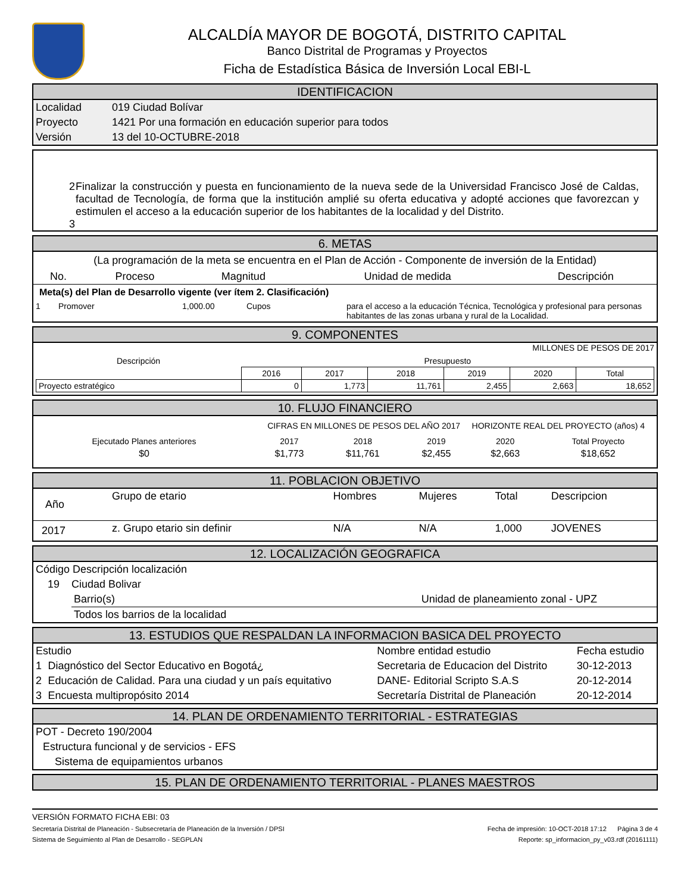ALCALDÍA MAYOR DE BOGOTÁ, DISTRITO CAPITAL
Banco Distrital de Programas y Proyectos
Ficha de Estadística Básica de Inversión Local EBI-L
IDENTIFICACION
| Localidad | 019 Ciudad Bolívar |
| Proyecto | 1421 Por una formación en educación superior para todos |
| Versión | 13 del 10-OCTUBRE-2018 |
2 Finalizar la construcción y puesta en funcionamiento de la nueva sede de la Universidad Francisco José de Caldas, facultad de Tecnología, de forma que la institución amplié su oferta educativa y adopté acciones que favorezcan y estimulen el acceso a la educación superior de los habitantes de la localidad y del Distrito.
3
6. METAS
(La programación de la meta se encuentra en el Plan de Acción - Componente de inversión de la Entidad)
| No. | Proceso | Magnitud | Unidad de medida | Descripción |
| --- | --- | --- | --- | --- |
Meta(s) del Plan de Desarrollo vigente (ver ítem 2. Clasificación)
| 1 | Promover | 1,000.00 | Cupos | para el acceso a la educación Técnica, Tecnológica y profesional para personas habitantes de las zonas urbana y rural de la Localidad. |
9. COMPONENTES
MILLONES DE PESOS DE 2017
| Descripción | Presupuesto | | | | | |
| --- | --- | --- | --- | --- | --- | --- |
| | 2016 | 2017 | 2018 | 2019 | 2020 | Total |
| Proyecto estratégico | 0 | 1,773 | 11,761 | 2,455 | 2,663 | 18,652 |
10. FLUJO FINANCIERO
CIFRAS EN MILLONES DE PESOS DEL AÑO 2017 HORIZONTE REAL DEL PROYECTO (años) 4
| Ejecutado Planes anteriores | 2017 | 2018 | 2019 | 2020 | Total Proyecto |
| $0 | $1,773 | $11,761 | $2,455 | $2,663 | $18,652 |
11. POBLACION OBJETIVO
| Año | Grupo de etario | Hombres | Mujeres | Total | Descripcion |
| 2017 | z. Grupo etario sin definir | N/A | N/A | 1,000 | JOVENES |
12. LOCALIZACIÓN GEOGRAFICA
Código Descripción localización
19 Ciudad Bolivar
Barrio(s) Unidad de planeamiento zonal - UPZ
Todos los barrios de la localidad
13. ESTUDIOS QUE RESPALDAN LA INFORMACION BASICA DEL PROYECTO
| Estudio | | Nombre entidad estudio | Fecha estudio |
| 1 | Diagnóstico del Sector Educativo en Bogotá¿ | Secretaria de Educacion del Distrito | 30-12-2013 |
| 2 | Educación de Calidad. Para una ciudad y un país equitativo | DANE- Editorial Scripto S.A.S | 20-12-2014 |
| 3 | Encuesta multipropósito 2014 | Secretaría Distrital de Planeación | 20-12-2014 |
14. PLAN DE ORDENAMIENTO TERRITORIAL - ESTRATEGIAS
POT - Decreto 190/2004
Estructura funcional y de servicios - EFS
Sistema de equipamientos urbanos
15. PLAN DE ORDENAMIENTO TERRITORIAL - PLANES MAESTROS
VERSIÓN FORMATO FICHA EBI: 03
Secretaría Distrital de Planeación - Subsecretaría de Planeación de la Inversión / DPSI Fecha de impresión: 10-OCT-2018 17:12 Página 3 de 4
Sistema de Seguimiento al Plan de Desarrollo - SEGPLAN Reporte: sp_informacion_py_v03.rdf (20161111)